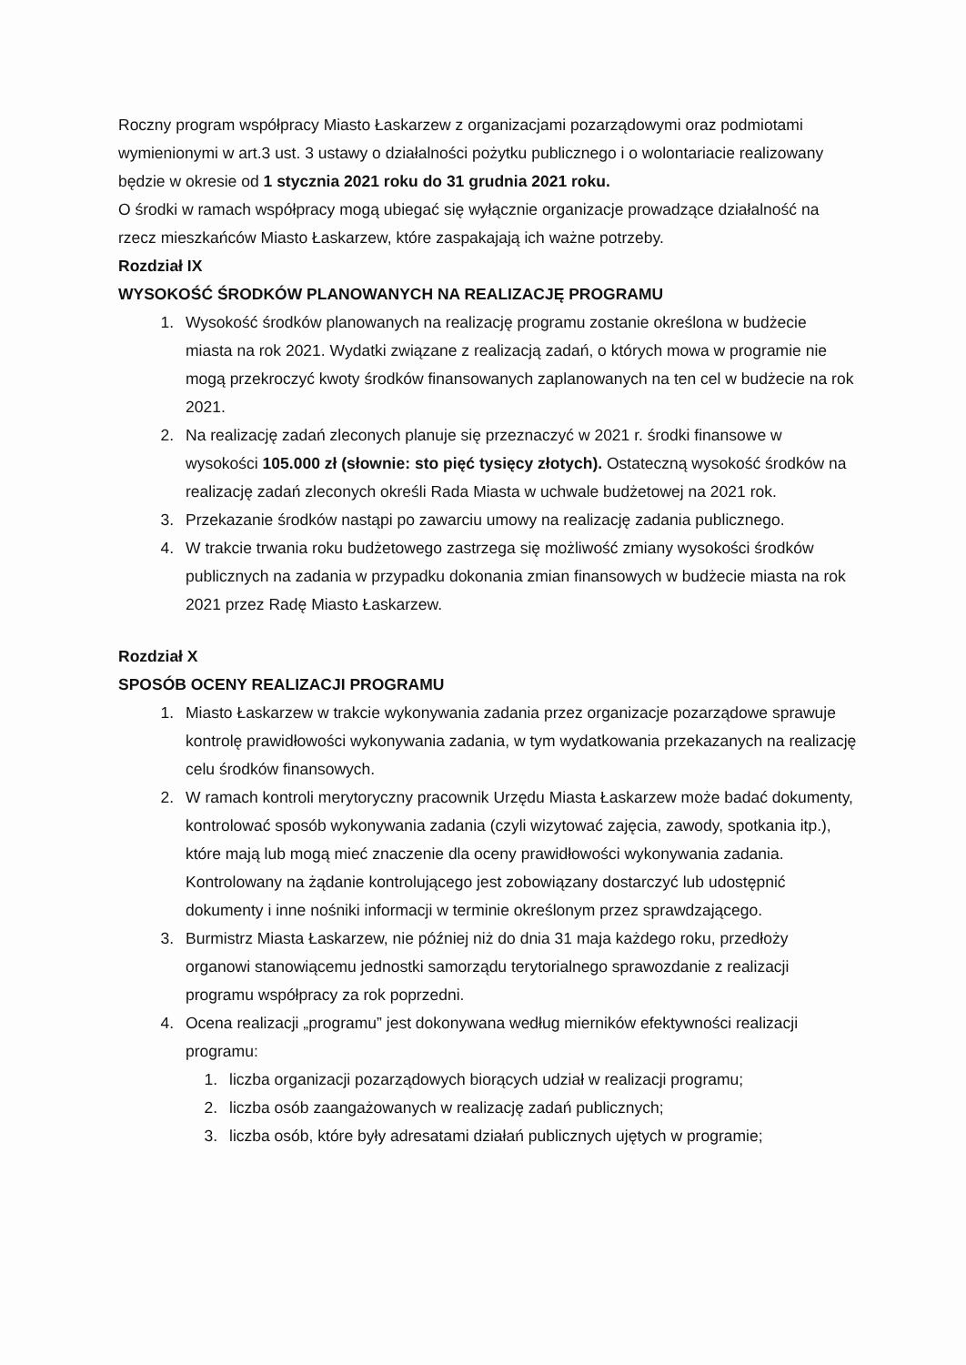Roczny program współpracy Miasto Łaskarzew z organizacjami pozarządowymi oraz podmiotami wymienionymi w art.3 ust. 3 ustawy o działalności pożytku publicznego i o wolontariacie realizowany będzie w okresie od 1 stycznia 2021 roku do 31 grudnia 2021 roku.
O środki w ramach współpracy mogą ubiegać się wyłącznie organizacje prowadzące działalność na rzecz mieszkańców Miasto Łaskarzew, które zaspakajają ich ważne potrzeby.
Rozdział IX
WYSOKOŚĆ ŚRODKÓW PLANOWANYCH NA REALIZACJĘ PROGRAMU
1. Wysokość środków planowanych na realizację programu zostanie określona w budżecie miasta na rok 2021. Wydatki związane z realizacją zadań, o których mowa w programie nie mogą przekroczyć kwoty środków finansowanych zaplanowanych na ten cel w budżecie na rok 2021.
2. Na realizację zadań zleconych planuje się przeznaczyć w 2021 r. środki finansowe w wysokości 105.000 zł (słownie: sto pięć tysięcy złotych). Ostateczną wysokość środków na realizację zadań zleconych określi Rada Miasta w uchwale budżetowej na 2021 rok.
3. Przekazanie środków nastąpi po zawarciu umowy na realizację zadania publicznego.
4. W trakcie trwania roku budżetowego zastrzega się możliwość zmiany wysokości środków publicznych na zadania w przypadku dokonania zmian finansowych w budżecie miasta na rok 2021 przez Radę Miasto Łaskarzew.
Rozdział X
SPOSÓB OCENY REALIZACJI PROGRAMU
1. Miasto Łaskarzew w trakcie wykonywania zadania przez organizacje pozarządowe sprawuje kontrolę prawidłowości wykonywania zadania, w tym wydatkowania przekazanych na realizację celu środków finansowych.
2. W ramach kontroli merytoryczny pracownik Urzędu Miasta Łaskarzew może badać dokumenty, kontrolować sposób wykonywania zadania (czyli wizytować zajęcia, zawody, spotkania itp.), które mają lub mogą mieć znaczenie dla oceny prawidłowości wykonywania zadania.
Kontrolowany na żądanie kontrolującego jest zobowiązany dostarczyć lub udostępnić dokumenty i inne nośniki informacji w terminie określonym przez sprawdzającego.
3. Burmistrz Miasta Łaskarzew, nie później niż do dnia 31 maja każdego roku, przedłoży organowi stanowiącemu jednostki samorządu terytorialnego sprawozdanie z realizacji programu współpracy za rok poprzedni.
4. Ocena realizacji „programu” jest dokonywana według mierników efektywności realizacji programu:
1. liczba organizacji pozarządowych biorących udział w realizacji programu;
2. liczba osób zaangażowanych w realizację zadań publicznych;
3. liczba osób, które były adresatami działań publicznych ujętych w programie;